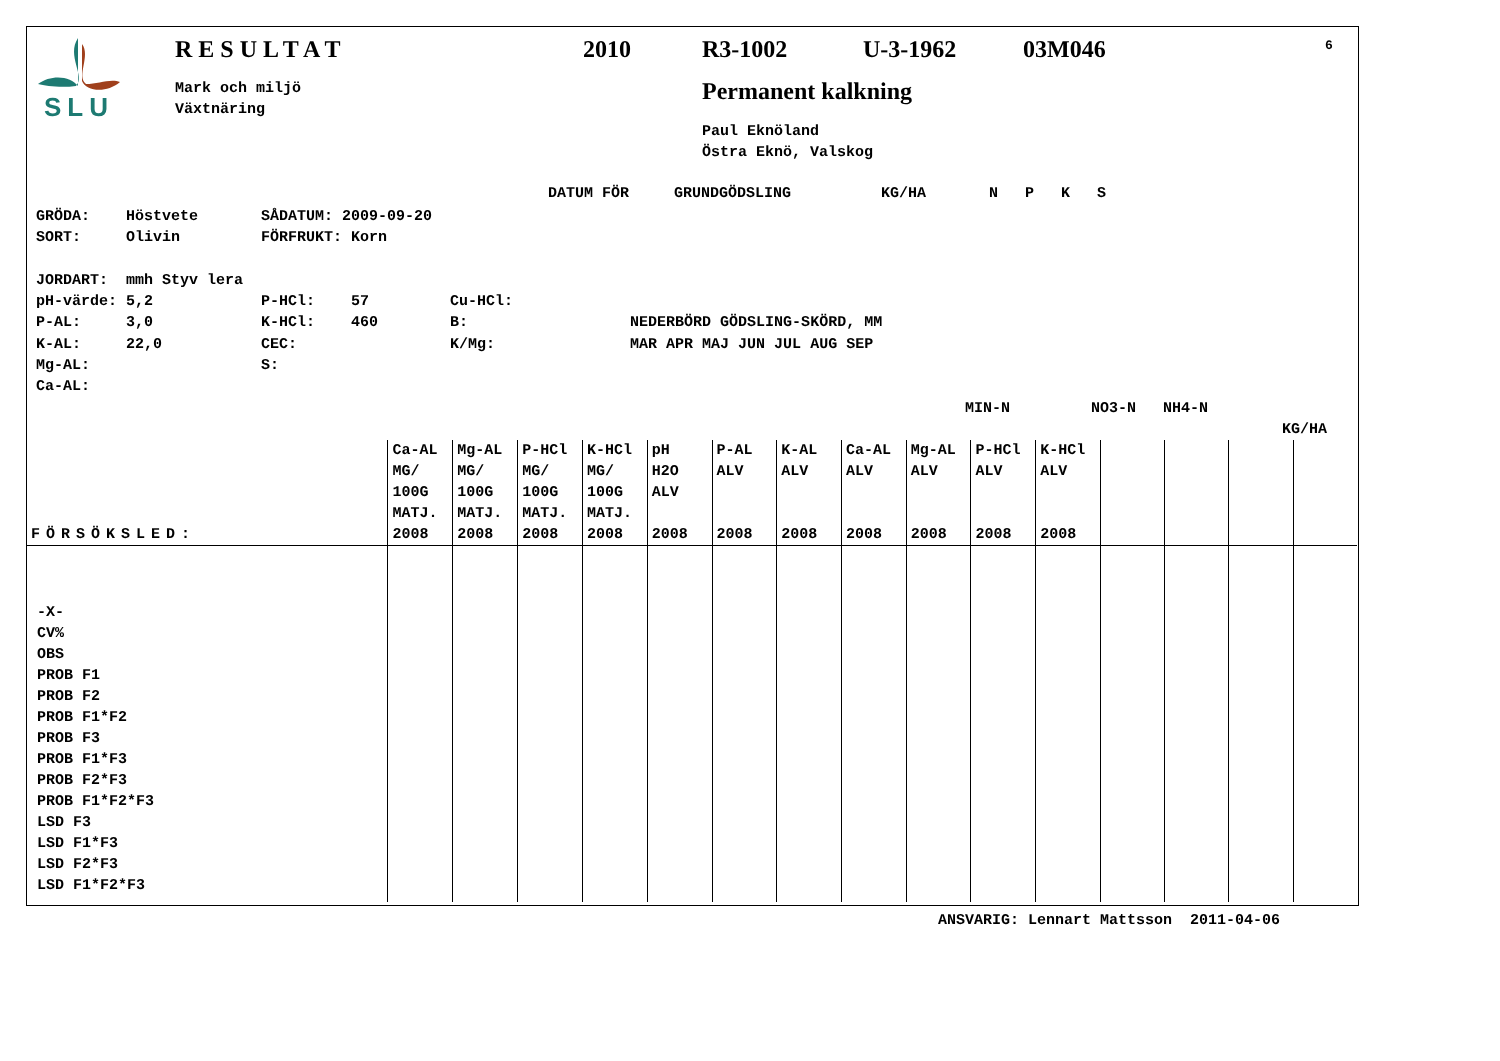SLU
RESULTAT
2010
R3-1002
U-3-1962
03M046
6
Mark och miljö Växtnäring
Permanent kalkning
Paul Eknöland Östra Eknö, Valskog
DATUM FÖR GRUNDGÖDSLING KG/HA N P K S
GRÖDA: Höstvete SÅDATUM: 2009-09-20 SORT: Olivin FÖRFRUKT: Korn JORDART: mmh Styv lera pH-värde: 5,2 P-HCl: 57 Cu-HCl: P-AL: 3,0 K-HCl: 460 B: NEDERBÖRD GÖDSLING-SKÖRD, MM K-AL: 22,0 CEC: K/Mg: MAR APR MAJ JUN JUL AUG SEP Mg-AL: S: Ca-AL:
MIN-N NO3-N NH4-N
KG/HA
| FÖRSÖKSLED: | Ca-AL MG/ 100G MATJ. 2008 | Mg-AL MG/ 100G MATJ. 2008 | P-HCl MG/ 100G MATJ. 2008 | K-HCl MG/ 100G MATJ. 2008 | pH H2O ALV 2008 | P-AL ALV 2008 | K-AL ALV 2008 | Ca-AL ALV 2008 | Mg-AL ALV 2008 | P-HCl ALV 2008 | K-HCl ALV 2008 | | | | |
| --- | --- | --- | --- | --- | --- | --- | --- | --- | --- | --- | --- | --- | --- | --- | --- |
| -X- CV% OBS PROB F1 PROB F2 PROB F1*F2 PROB F3 PROB F1*F3 PROB F2*F3 PROB F1*F2*F3 LSD F3 LSD F1*F3 LSD F2*F3 LSD F1*F2*F3 | | | | | | | | | | | | | | | |
ANSVARIG: Lennart Mattsson 2011-04-06